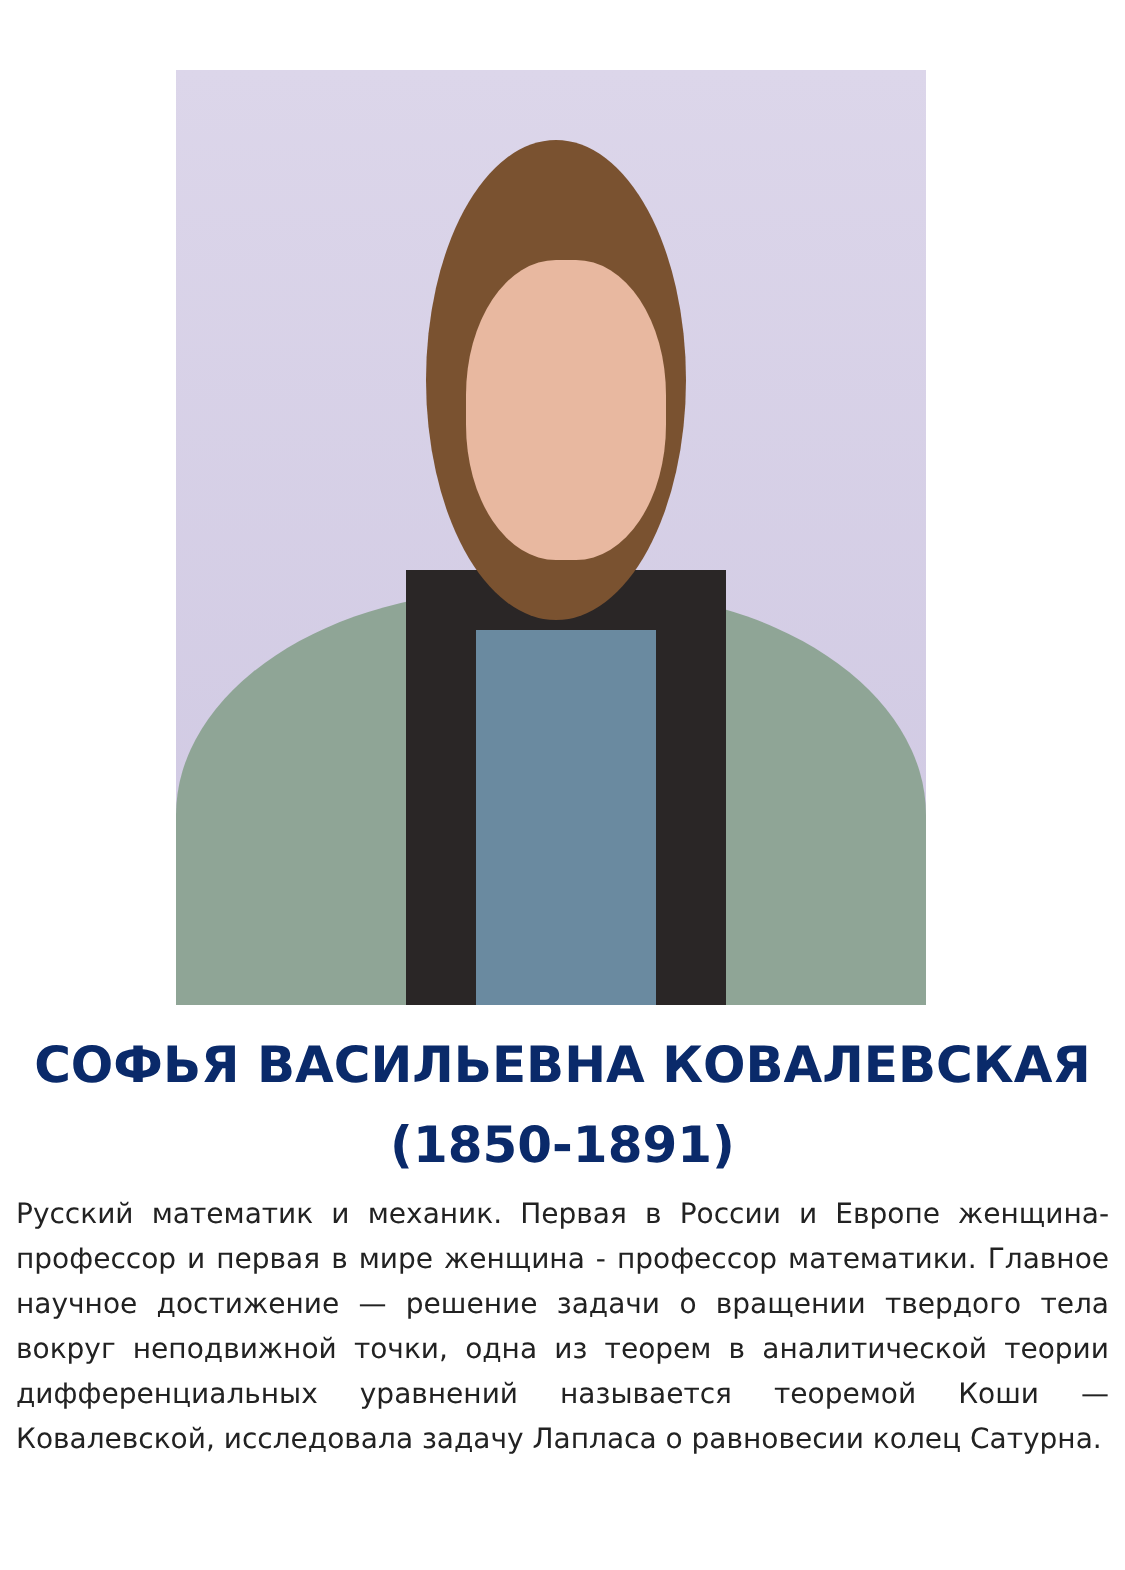СОФЬЯ ВАСИЛЬЕВНА КОВАЛЕВСКАЯ
(1850-1891)
Русский математик и механик. Первая в России и Европе женщина-профессор и первая в мире женщина - профессор математики. Главное научное достижение — решение задачи о вращении твердого тела вокруг неподвижной точки, одна из теорем в аналитической теории дифференциальных уравнений называется теоремой Коши — Ковалевской, исследовала задачу Лапласа о равновесии колец Сатурна.